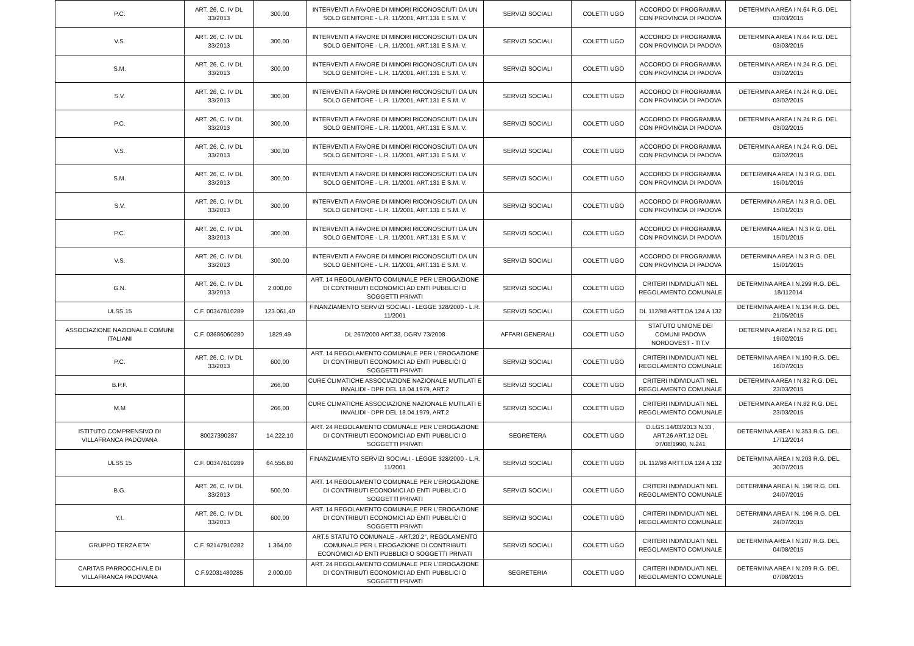| P.C. | ART. 26, C. IV DL 33/2013 | 300,00 | INTERVENTI A FAVORE DI MINORI RICONOSCIUTI DA UN SOLO GENITORE - L.R. 11/2001, ART.131 E S.M. V. | SERVIZI SOCIALI | COLETTI UGO | ACCORDO DI PROGRAMMA CON PROVINCIA DI PADOVA | DETERMINA AREA I N.64 R.G. DEL 03/03/2015 |
| V.S. | ART. 26, C. IV DL 33/2013 | 300,00 | INTERVENTI A FAVORE DI MINORI RICONOSCIUTI DA UN SOLO GENITORE - L.R. 11/2001, ART.131 E S.M. V. | SERVIZI SOCIALI | COLETTI UGO | ACCORDO DI PROGRAMMA CON PROVINCIA DI PADOVA | DETERMINA AREA I N.64 R.G. DEL 03/03/2015 |
| S.M. | ART. 26, C. IV DL 33/2013 | 300,00 | INTERVENTI A FAVORE DI MINORI RICONOSCIUTI DA UN SOLO GENITORE - L.R. 11/2001, ART.131 E S.M. V. | SERVIZI SOCIALI | COLETTI UGO | ACCORDO DI PROGRAMMA CON PROVINCIA DI PADOVA | DETERMINA AREA I N.24 R.G. DEL 03/02/2015 |
| S.V. | ART. 26, C. IV DL 33/2013 | 300,00 | INTERVENTI A FAVORE DI MINORI RICONOSCIUTI DA UN SOLO GENITORE - L.R. 11/2001, ART.131 E S.M. V. | SERVIZI SOCIALI | COLETTI UGO | ACCORDO DI PROGRAMMA CON PROVINCIA DI PADOVA | DETERMINA AREA I N.24 R.G. DEL 03/02/2015 |
| P.C. | ART. 26, C. IV DL 33/2013 | 300,00 | INTERVENTI A FAVORE DI MINORI RICONOSCIUTI DA UN SOLO GENITORE - L.R. 11/2001, ART.131 E S.M. V. | SERVIZI SOCIALI | COLETTI UGO | ACCORDO DI PROGRAMMA CON PROVINCIA DI PADOVA | DETERMINA AREA I N.24 R.G. DEL 03/02/2015 |
| V.S. | ART. 26, C. IV DL 33/2013 | 300,00 | INTERVENTI A FAVORE DI MINORI RICONOSCIUTI DA UN SOLO GENITORE - L.R. 11/2001, ART.131 E S.M. V. | SERVIZI SOCIALI | COLETTI UGO | ACCORDO DI PROGRAMMA CON PROVINCIA DI PADOVA | DETERMINA AREA I N.24 R.G. DEL 03/02/2015 |
| S.M. | ART. 26, C. IV DL 33/2013 | 300,00 | INTERVENTI A FAVORE DI MINORI RICONOSCIUTI DA UN SOLO GENITORE - L.R. 11/2001, ART.131 E S.M. V. | SERVIZI SOCIALI | COLETTI UGO | ACCORDO DI PROGRAMMA CON PROVINCIA DI PADOVA | DETERMINA AREA I N.3 R.G. DEL 15/01/2015 |
| S.V. | ART. 26, C. IV DL 33/2013 | 300,00 | INTERVENTI A FAVORE DI MINORI RICONOSCIUTI DA UN SOLO GENITORE - L.R. 11/2001, ART.131 E S.M. V. | SERVIZI SOCIALI | COLETTI UGO | ACCORDO DI PROGRAMMA CON PROVINCIA DI PADOVA | DETERMINA AREA I N.3 R.G. DEL 15/01/2015 |
| P.C. | ART. 26, C. IV DL 33/2013 | 300,00 | INTERVENTI A FAVORE DI MINORI RICONOSCIUTI DA UN SOLO GENITORE - L.R. 11/2001, ART.131 E S.M. V. | SERVIZI SOCIALI | COLETTI UGO | ACCORDO DI PROGRAMMA CON PROVINCIA DI PADOVA | DETERMINA AREA I N.3 R.G. DEL 15/01/2015 |
| V.S. | ART. 26, C. IV DL 33/2013 | 300,00 | INTERVENTI A FAVORE DI MINORI RICONOSCIUTI DA UN SOLO GENITORE - L.R. 11/2001, ART.131 E S.M. V. | SERVIZI SOCIALI | COLETTI UGO | ACCORDO DI PROGRAMMA CON PROVINCIA DI PADOVA | DETERMINA AREA I N.3 R.G. DEL 15/01/2015 |
| G.N. | ART. 26, C. IV DL 33/2013 | 2.000,00 | ART. 14 REGOLAMENTO COMUNALE PER L'EROGAZIONE DI CONTRIBUTI ECONOMICI AD ENTI PUBBLICI O SOGGETTI PRIVATI | SERVIZI SOCIALI | COLETTI UGO | CRITERI INDIVIDUATI NEL REGOLAMENTO COMUNALE | DETERMINA AREA I N.299 R.G. DEL 18/112014 |
| ULSS 15 | C.F. 00347610289 | 123.061,40 | FINANZIAMENTO SERVIZI SOCIALI - LEGGE 328/2000 - L.R. 11/2001 | SERVIZI SOCIALI | COLETTI UGO | DL 112/98 ARTT.DA 124 A 132 | DETERMINA AREA I N.134 R.G. DEL 21/05/2015 |
| ASSOCIAZIONE NAZIONALE COMUNI ITALIANI | C.F. 03686060280 | 1829,49 | DL 267/2000 ART.33, DGRV 73/2008 | AFFARI GENERALI | COLETTI UGO | STATUTO UNIONE DEI COMUNI PADOVA NORDOVEST - TIT.V | DETERMINA AREA I N.52 R.G. DEL 19/02/2015 |
| P.C. | ART. 26, C. IV DL 33/2013 | 600,00 | ART. 14 REGOLAMENTO COMUNALE PER L'EROGAZIONE DI CONTRIBUTI ECONOMICI AD ENTI PUBBLICI O SOGGETTI PRIVATI | SERVIZI SOCIALI | COLETTI UGO | CRITERI INDIVIDUATI NEL REGOLAMENTO COMUNALE | DETERMINA AREA I N.190 R.G. DEL 16/07/2015 |
| B.P.F. | | 266,00 | CURE CLIMATICHE ASSOCIAZIONE NAZIONALE MUTILATI E INVALIDI - DPR DEL 18.04.1979, ART.2 | SERVIZI SOCIALI | COLETTI UGO | CRITERI INDIVIDUATI NEL REGOLAMENTO COMUNALE | DETERMINA AREA I N.82 R.G. DEL 23/03/2015 |
| M.M | | 266,00 | CURE CLIMATICHE ASSOCIAZIONE NAZIONALE MUTILATI E INVALIDI - DPR DEL 18.04.1979, ART.2 | SERVIZI SOCIALI | COLETTI UGO | CRITERI INDIVIDUATI NEL REGOLAMENTO COMUNALE | DETERMINA AREA I N.82 R.G. DEL 23/03/2015 |
| ISTITUTO COMPRENSIVO DI VILLAFRANCA PADOVANA | 80027390287 | 14.222,10 | ART. 24 REGOLAMENTO COMUNALE PER L'EROGAZIONE DI CONTRIBUTI ECONOMICI AD ENTI PUBBLICI O SOGGETTI PRIVATI | SEGRETERA | COLETTI UGO | D.LGS.14/03/2013 N.33 , ART.26 ART.12 DEL 07/08/1990, N.241 | DETERMINA AREA I N.353 R.G. DEL 17/12/2014 |
| ULSS 15 | C.F. 00347610289 | 64.556,80 | FINANZIAMENTO SERVIZI SOCIALI - LEGGE 328/2000 - L.R. 11/2001 | SERVIZI SOCIALI | COLETTI UGO | DL 112/98 ARTT.DA 124 A 132 | DETERMINA AREA I N.203 R.G. DEL 30/07/2015 |
| B.G. | ART. 26, C. IV DL 33/2013 | 500,00 | ART. 14 REGOLAMENTO COMUNALE PER L'EROGAZIONE DI CONTRIBUTI ECONOMICI AD ENTI PUBBLICI O SOGGETTI PRIVATI | SERVIZI SOCIALI | COLETTI UGO | CRITERI INDIVIDUATI NEL REGOLAMENTO COMUNALE | DETERMINA AREA I N. 196 R.G. DEL 24/07/2015 |
| Y.I. | ART. 26, C. IV DL 33/2013 | 600,00 | ART. 14 REGOLAMENTO COMUNALE PER L'EROGAZIONE DI CONTRIBUTI ECONOMICI AD ENTI PUBBLICI O SOGGETTI PRIVATI | SERVIZI SOCIALI | COLETTI UGO | CRITERI INDIVIDUATI NEL REGOLAMENTO COMUNALE | DETERMINA AREA I N. 196 R.G. DEL 24/07/2015 |
| GRUPPO TERZA ETA' | C.F. 92147910282 | 1.364,00 | ART.5 STATUTO COMUNALE - ART.20,2°, REGOLAMENTO COMUNALE PER L'EROGAZIONE DI CONTRIBUTI ECONOMICI AD ENTI PUBBLICI O SOGGETTI PRIVATI | SERVIZI SOCIALI | COLETTI UGO | CRITERI INDIVIDUATI NEL REGOLAMENTO COMUNALE | DETERMINA AREA I N.207 R.G. DEL 04/08/2015 |
| CARITAS PARROCCHIALE DI VILLAFRANCA PADOVANA | C.F.92031480285 | 2.000,00 | ART. 24 REGOLAMENTO COMUNALE PER L'EROGAZIONE DI CONTRIBUTI ECONOMICI AD ENTI PUBBLICI O SOGGETTI PRIVATI | SEGRETERIA | COLETTI UGO | CRITERI INDIVIDUATI NEL REGOLAMENTO COMUNALE | DETERMINA AREA I N.209 R.G. DEL 07/08/2015 |